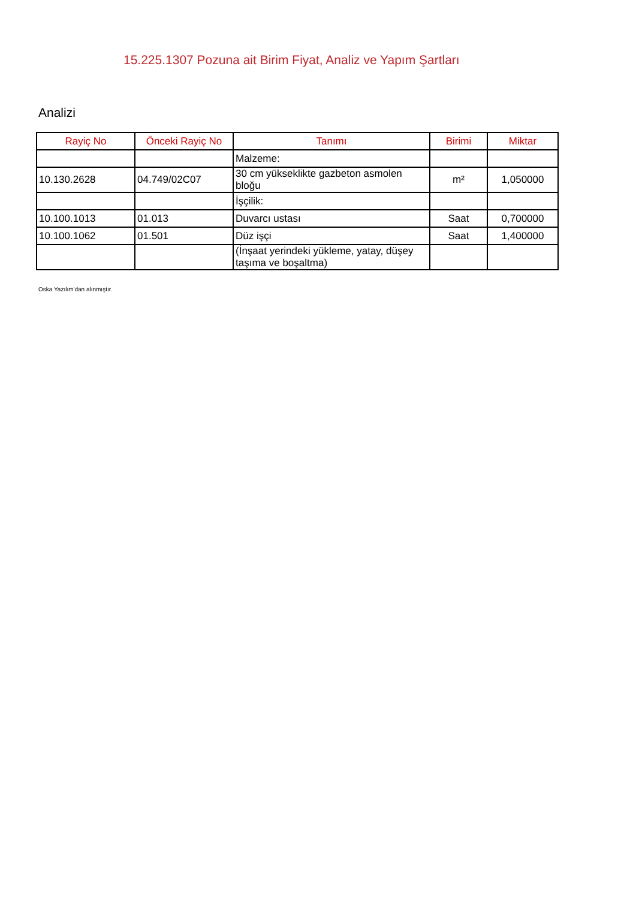15.225.1307 Pozuna ait Birim Fiyat, Analiz ve Yapım Şartları
Analizi
| Rayiç No | Önceki Rayiç No | Tanımı | Birimi | Miktar |
| --- | --- | --- | --- | --- |
| | | Malzeme: | | |
| 10.130.2628 | 04.749/02C07 | 30 cm yükseklikte gazbeton asmolen bloğu | m² | 1,050000 |
| | | İşçilik: | | |
| 10.100.1013 | 01.013 | Duvarcı ustası | Saat | 0,700000 |
| 10.100.1062 | 01.501 | Düz işçi | Saat | 1,400000 |
| | | (İnşaat yerindeki yükleme, yatay, düşey taşıma ve boşaltma) | | |
Oska Yazılım'dan alınmıştır.